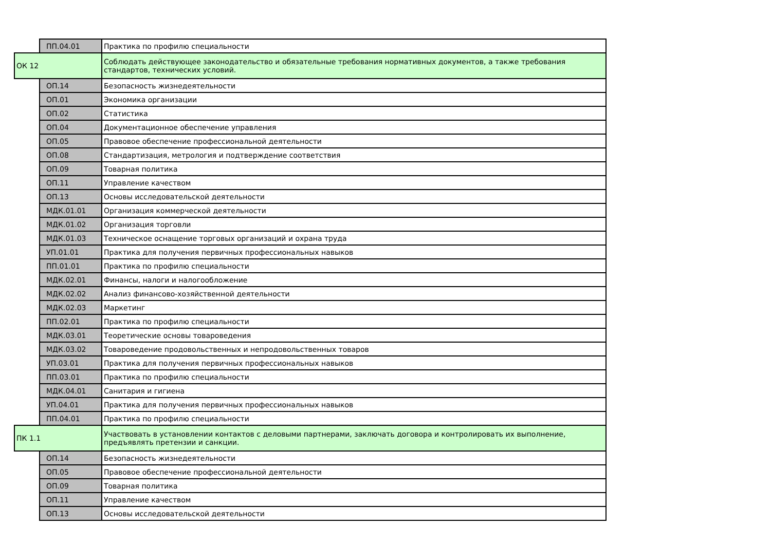| | ПП.04.01 | Практика по профилю специальности |
| ОК 12 | | Соблюдать действующее законодательство и обязательные требования нормативных документов, а также требования стандартов, технических условий. |
| | ОП.14 | Безопасность жизнедеятельности |
| | ОП.01 | Экономика организации |
| | ОП.02 | Статистика |
| | ОП.04 | Документационное обеспечение управления |
| | ОП.05 | Правовое обеспечение профессиональной деятельности |
| | ОП.08 | Стандартизация, метрология и подтверждение соответствия |
| | ОП.09 | Товарная политика |
| | ОП.11 | Управление качеством |
| | ОП.13 | Основы исследовательской деятельности |
| | МДК.01.01 | Организация коммерческой деятельности |
| | МДК.01.02 | Организация торговли |
| | МДК.01.03 | Техническое оснащение торговых организаций и охрана труда |
| | УП.01.01 | Практика для получения первичных профессиональных навыков |
| | ПП.01.01 | Практика по профилю специальности |
| | МДК.02.01 | Финансы, налоги и налогообложение |
| | МДК.02.02 | Анализ финансово-хозяйственной деятельности |
| | МДК.02.03 | Маркетинг |
| | ПП.02.01 | Практика по профилю специальности |
| | МДК.03.01 | Теоретические основы товароведения |
| | МДК.03.02 | Товароведение продовольственных и непродовольственных товаров |
| | УП.03.01 | Практика для получения первичных профессиональных навыков |
| | ПП.03.01 | Практика по профилю специальности |
| | МДК.04.01 | Санитария и гигиена |
| | УП.04.01 | Практика для получения первичных профессиональных навыков |
| | ПП.04.01 | Практика по профилю специальности |
| ПК 1.1 | | Участвовать в установлении контактов с деловыми партнерами, заключать договора и контролировать их выполнение, предъявлять претензии и санкции. |
| | ОП.14 | Безопасность жизнедеятельности |
| | ОП.05 | Правовое обеспечение профессиональной деятельности |
| | ОП.09 | Товарная политика |
| | ОП.11 | Управление качеством |
| | ОП.13 | Основы исследовательской деятельности |